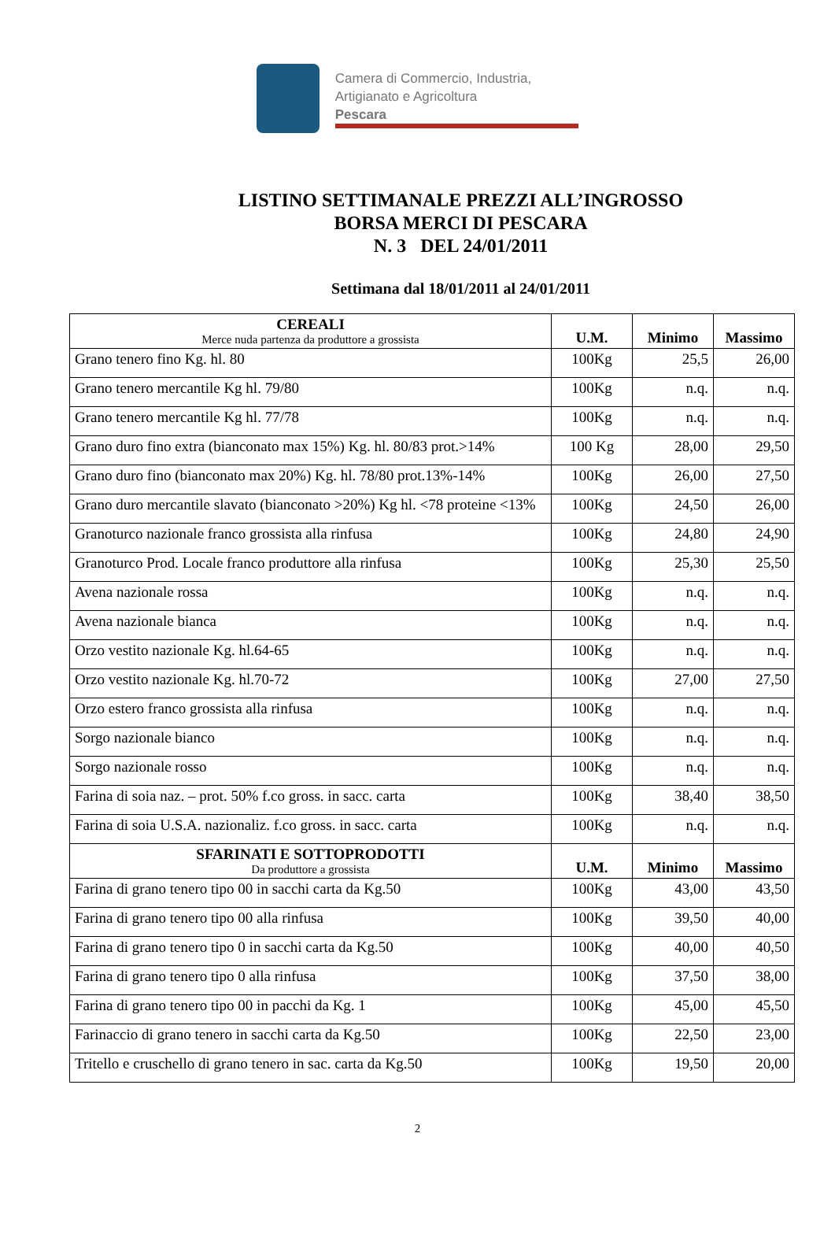Camera di Commercio, Industria,
Artigianato e Agricoltura
Pescara
LISTINO SETTIMANALE PREZZI ALL’INGROSSO
BORSA MERCI DI PESCARA
N. 3 DEL 24/01/2011
Settimana dal 18/01/2011 al 24/01/2011
| CEREALI Merce nuda partenza da produttore a grossista | U.M. | Minimo | Massimo |
| --- | --- | --- | --- |
| Grano tenero fino Kg. hl. 80 | 100Kg | 25,5 | 26,00 |
| Grano tenero mercantile Kg hl. 79/80 | 100Kg | n.q. | n.q. |
| Grano tenero mercantile Kg hl. 77/78 | 100Kg | n.q. | n.q. |
| Grano duro fino extra (bianconato max 15%) Kg. hl. 80/83 prot.>14% | 100 Kg | 28,00 | 29,50 |
| Grano duro fino (bianconato max 20%) Kg. hl. 78/80 prot.13%-14% | 100Kg | 26,00 | 27,50 |
| Grano duro mercantile slavato (bianconato >20%) Kg hl. <78 proteine <13% | 100Kg | 24,50 | 26,00 |
| Granoturco nazionale franco grossista alla rinfusa | 100Kg | 24,80 | 24,90 |
| Granoturco Prod. Locale franco produttore alla rinfusa | 100Kg | 25,30 | 25,50 |
| Avena nazionale rossa | 100Kg | n.q. | n.q. |
| Avena nazionale bianca | 100Kg | n.q. | n.q. |
| Orzo vestito nazionale Kg. hl.64-65 | 100Kg | n.q. | n.q. |
| Orzo vestito nazionale Kg. hl.70-72 | 100Kg | 27,00 | 27,50 |
| Orzo estero franco grossista alla rinfusa | 100Kg | n.q. | n.q. |
| Sorgo nazionale bianco | 100Kg | n.q. | n.q. |
| Sorgo nazionale rosso | 100Kg | n.q. | n.q. |
| Farina di soia naz. – prot. 50% f.co gross. in sacc. carta | 100Kg | 38,40 | 38,50 |
| Farina di soia U.S.A. nazionaliz. f.co gross. in sacc. carta | 100Kg | n.q. | n.q. |
| SFARINATI E SOTTOPRODOTTI Da produttore a grossista | U.M. | Minimo | Massimo |
| Farina di grano tenero tipo 00 in sacchi carta da Kg.50 | 100Kg | 43,00 | 43,50 |
| Farina di grano tenero tipo 00 alla rinfusa | 100Kg | 39,50 | 40,00 |
| Farina di grano tenero tipo 0 in sacchi carta da Kg.50 | 100Kg | 40,00 | 40,50 |
| Farina di grano tenero tipo 0 alla rinfusa | 100Kg | 37,50 | 38,00 |
| Farina di grano tenero tipo 00 in pacchi da Kg. 1 | 100Kg | 45,00 | 45,50 |
| Farinaccio di grano tenero in sacchi carta da Kg.50 | 100Kg | 22,50 | 23,00 |
| Tritello e cruschello di grano tenero in sac. carta da Kg.50 | 100Kg | 19,50 | 20,00 |
2